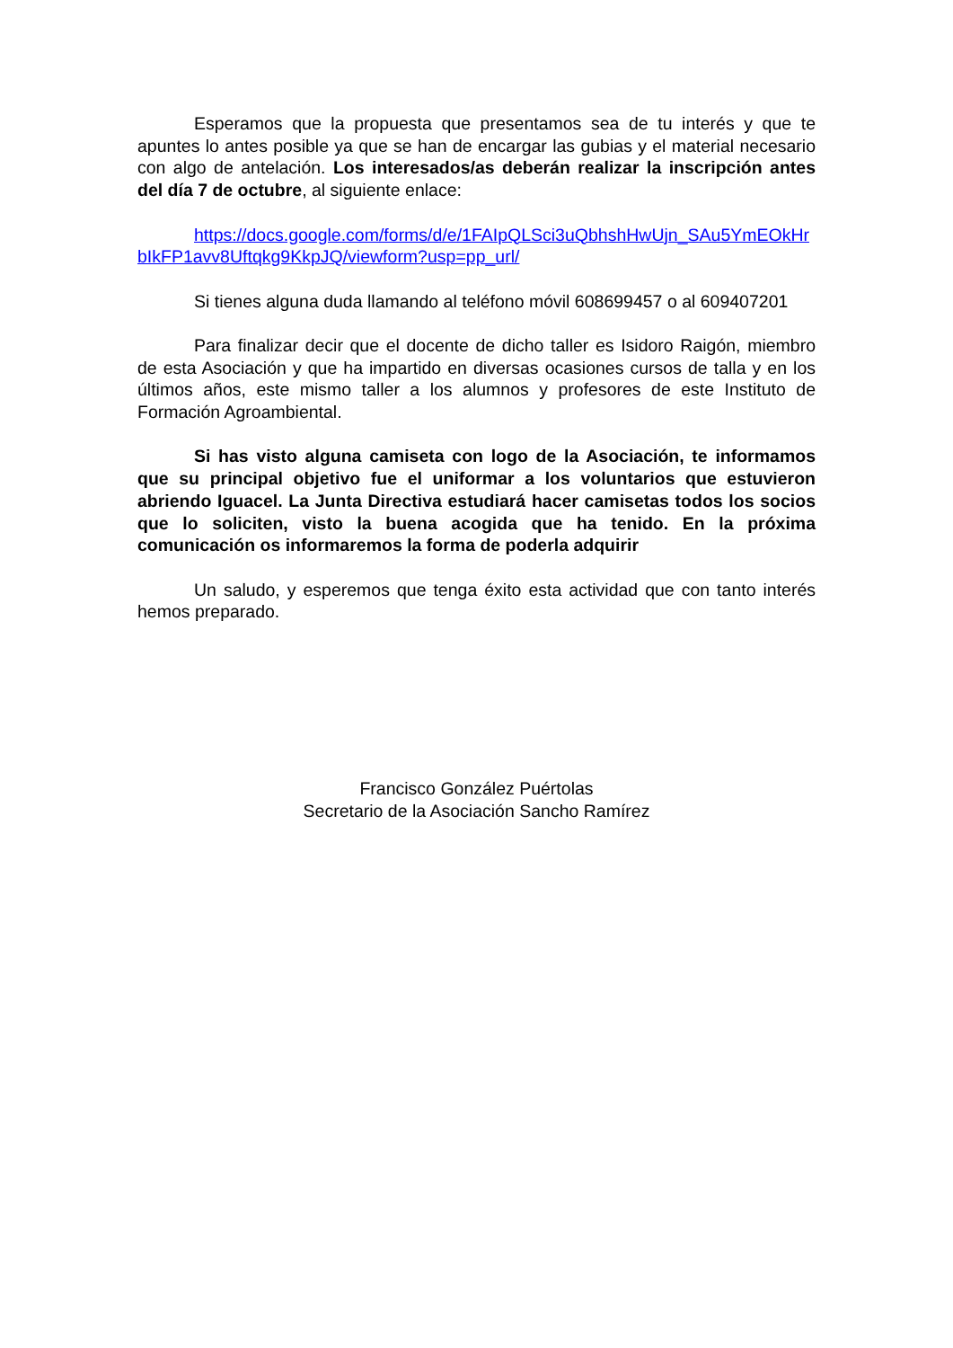Esperamos que la propuesta que presentamos sea de tu interés y que te apuntes lo antes posible ya que se han de encargar las gubias y el material necesario con algo de antelación. Los interesados/as deberán realizar la inscripción antes del día 7 de octubre, al siguiente enlace:
https://docs.google.com/forms/d/e/1FAIpQLSci3uQbhshHwUjn_SAu5YmEOkHrbIkFP1avv8Uftqkg9KkpJQ/viewform?usp=pp_url/
Si tienes alguna duda llamando al teléfono móvil 608699457 o al 609407201
Para finalizar decir que el docente de dicho taller es Isidoro Raigón, miembro de esta Asociación y que ha impartido en diversas ocasiones cursos de talla y en los últimos años, este mismo taller a los alumnos y profesores de este Instituto de Formación Agroambiental.
Si has visto alguna camiseta con logo de la Asociación, te informamos que su principal objetivo fue el uniformar a los voluntarios que estuvieron abriendo Iguacel. La Junta Directiva estudiará hacer camisetas todos los socios que lo soliciten, visto la buena acogida que ha tenido. En la próxima comunicación os informaremos la forma de poderla adquirir
Un saludo, y esperemos que tenga éxito esta actividad que con tanto interés hemos preparado.
Francisco González Puértolas
Secretario de la Asociación Sancho Ramírez